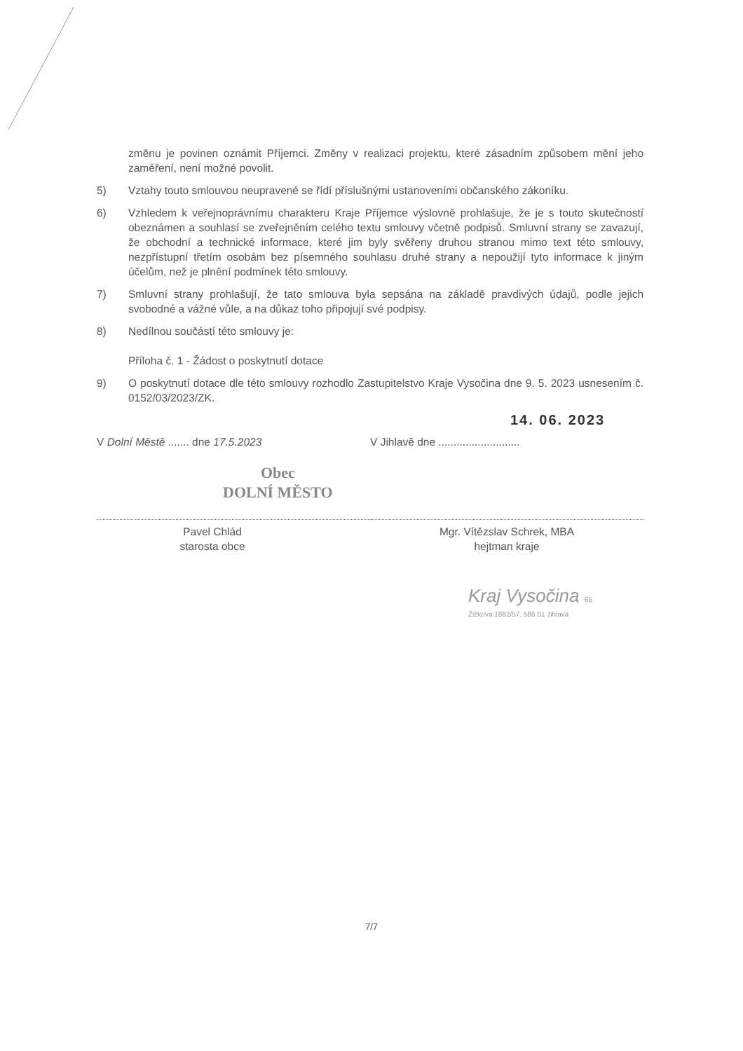změnu je povinen oznámit Příjemci. Změny v realizaci projektu, které zásadním způsobem mění jeho zaměření, není možné povolit.
5) Vztahy touto smlouvou neupravené se řídí příslušnými ustanoveními občanského zákoníku.
6) Vzhledem k veřejnoprávnímu charakteru Kraje Příjemce výslovně prohlašuje, že je s touto skutečností obeznámen a souhlasí se zveřejněním celého textu smlouvy včetně podpisů. Smluvní strany se zavazují, že obchodní a technické informace, které jim byly svěřeny druhou stranou mimo text této smlouvy, nezpřístupní třetím osobám bez písemného souhlasu druhé strany a nepoužijí tyto informace k jiným účelům, než je plnění podmínek této smlouvy.
7) Smluvní strany prohlašují, že tato smlouva byla sepsána na základě pravdivých údajů, podle jejich svobodné a vážné vůle, a na důkaz toho připojují své podpisy.
8) Nedílnou součástí této smlouvy je:
Příloha č. 1 - Žádost o poskytnutí dotace
9) O poskytnutí dotace dle této smlouvy rozhodlo Zastupitelstvo Kraje Vysočina dne 9. 5. 2023 usnesením č. 0152/03/2023/ZK.
14. 06. 2023
V Dolní Městě ....... dne 17.5.2023
Obec
DOLNÍ MĚSTO
Pavel Chlád
starosta obce
V Jihlavě dne ...........................
Mgr. Vítězslav Schrek, MBA
hejtman kraje
Kraj Vysočina 65
Žižkova 1882/57, 586 01 Jihlava
7/7